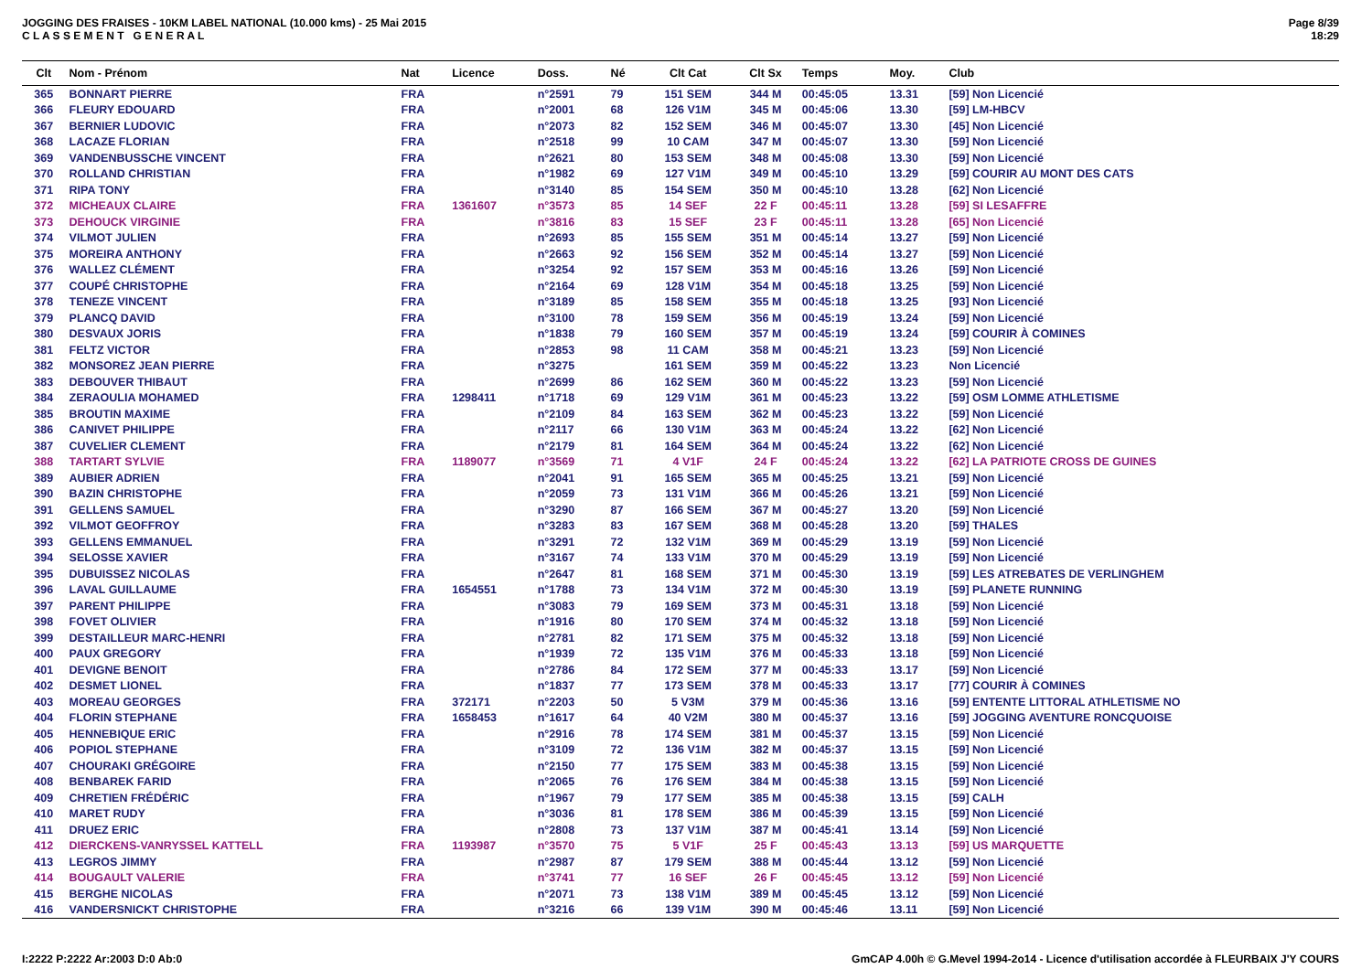JOGGING DES FRAISES - 10KM LABEL NATIONAL (10.000 kms) - 25 Mai 2015
C L A S S E M E N T G E N E R A L
Page 8/39
18:29
| Clt | Nom - Prénom | Nat | Licence | Doss. | Né | Clt Cat | Clt Sx | Temps | Moy. | Club |
| --- | --- | --- | --- | --- | --- | --- | --- | --- | --- | --- |
| 365 | BONNART PIERRE | FRA | | n°2591 | 79 | 151 SEM | 344 M | 00:45:05 | 13.31 | [59] Non Licencié |
| 366 | FLEURY EDOUARD | FRA | | n°2001 | 68 | 126 V1M | 345 M | 00:45:06 | 13.30 | [59] LM-HBCV |
| 367 | BERNIER LUDOVIC | FRA | | n°2073 | 82 | 152 SEM | 346 M | 00:45:07 | 13.30 | [45] Non Licencié |
| 368 | LACAZE FLORIAN | FRA | | n°2518 | 99 | 10 CAM | 347 M | 00:45:07 | 13.30 | [59] Non Licencié |
| 369 | VANDENBUSSCHE VINCENT | FRA | | n°2621 | 80 | 153 SEM | 348 M | 00:45:08 | 13.30 | [59] Non Licencié |
| 370 | ROLLAND CHRISTIAN | FRA | | n°1982 | 69 | 127 V1M | 349 M | 00:45:10 | 13.29 | [59] COURIR AU MONT DES CATS |
| 371 | RIPA TONY | FRA | | n°3140 | 85 | 154 SEM | 350 M | 00:45:10 | 13.28 | [62] Non Licencié |
| 372 | MICHEAUX CLAIRE | FRA | 1361607 | n°3573 | 85 | 14 SEF | 22 F | 00:45:11 | 13.28 | [59] SI LESAFFRE |
| 373 | DEHOUCK VIRGINIE | FRA | | n°3816 | 83 | 15 SEF | 23 F | 00:45:11 | 13.28 | [65] Non Licencié |
| 374 | VILMOT JULIEN | FRA | | n°2693 | 85 | 155 SEM | 351 M | 00:45:14 | 13.27 | [59] Non Licencié |
| 375 | MOREIRA ANTHONY | FRA | | n°2663 | 92 | 156 SEM | 352 M | 00:45:14 | 13.27 | [59] Non Licencié |
| 376 | WALLEZ CLÉMENT | FRA | | n°3254 | 92 | 157 SEM | 353 M | 00:45:16 | 13.26 | [59] Non Licencié |
| 377 | COUPÉ CHRISTOPHE | FRA | | n°2164 | 69 | 128 V1M | 354 M | 00:45:18 | 13.25 | [59] Non Licencié |
| 378 | TENEZE VINCENT | FRA | | n°3189 | 85 | 158 SEM | 355 M | 00:45:18 | 13.25 | [93] Non Licencié |
| 379 | PLANCQ DAVID | FRA | | n°3100 | 78 | 159 SEM | 356 M | 00:45:19 | 13.24 | [59] Non Licencié |
| 380 | DESVAUX JORIS | FRA | | n°1838 | 79 | 160 SEM | 357 M | 00:45:19 | 13.24 | [59] COURIR À COMINES |
| 381 | FELTZ VICTOR | FRA | | n°2853 | 98 | 11 CAM | 358 M | 00:45:21 | 13.23 | [59] Non Licencié |
| 382 | MONSOREZ JEAN PIERRE | FRA | | n°3275 | | 161 SEM | 359 M | 00:45:22 | 13.23 | Non Licencié |
| 383 | DEBOUVER THIBAUT | FRA | | n°2699 | 86 | 162 SEM | 360 M | 00:45:22 | 13.23 | [59] Non Licencié |
| 384 | ZERAOULIA MOHAMED | FRA | 1298411 | n°1718 | 69 | 129 V1M | 361 M | 00:45:23 | 13.22 | [59] OSM LOMME ATHLETISME |
| 385 | BROUTIN MAXIME | FRA | | n°2109 | 84 | 163 SEM | 362 M | 00:45:23 | 13.22 | [59] Non Licencié |
| 386 | CANIVET PHILIPPE | FRA | | n°2117 | 66 | 130 V1M | 363 M | 00:45:24 | 13.22 | [62] Non Licencié |
| 387 | CUVELIER CLEMENT | FRA | | n°2179 | 81 | 164 SEM | 364 M | 00:45:24 | 13.22 | [62] Non Licencié |
| 388 | TARTART SYLVIE | FRA | 1189077 | n°3569 | 71 | 4 V1F | 24 F | 00:45:24 | 13.22 | [62] LA PATRIOTE CROSS DE GUINES |
| 389 | AUBIER ADRIEN | FRA | | n°2041 | 91 | 165 SEM | 365 M | 00:45:25 | 13.21 | [59] Non Licencié |
| 390 | BAZIN CHRISTOPHE | FRA | | n°2059 | 73 | 131 V1M | 366 M | 00:45:26 | 13.21 | [59] Non Licencié |
| 391 | GELLENS SAMUEL | FRA | | n°3290 | 87 | 166 SEM | 367 M | 00:45:27 | 13.20 | [59] Non Licencié |
| 392 | VILMOT GEOFFROY | FRA | | n°3283 | 83 | 167 SEM | 368 M | 00:45:28 | 13.20 | [59] THALES |
| 393 | GELLENS EMMANUEL | FRA | | n°3291 | 72 | 132 V1M | 369 M | 00:45:29 | 13.19 | [59] Non Licencié |
| 394 | SELOSSE XAVIER | FRA | | n°3167 | 74 | 133 V1M | 370 M | 00:45:29 | 13.19 | [59] Non Licencié |
| 395 | DUBUISSEZ NICOLAS | FRA | | n°2647 | 81 | 168 SEM | 371 M | 00:45:30 | 13.19 | [59] LES ATREBATES DE VERLINGHEM |
| 396 | LAVAL GUILLAUME | FRA | 1654551 | n°1788 | 73 | 134 V1M | 372 M | 00:45:30 | 13.19 | [59] PLANETE RUNNING |
| 397 | PARENT PHILIPPE | FRA | | n°3083 | 79 | 169 SEM | 373 M | 00:45:31 | 13.18 | [59] Non Licencié |
| 398 | FOVET OLIVIER | FRA | | n°1916 | 80 | 170 SEM | 374 M | 00:45:32 | 13.18 | [59] Non Licencié |
| 399 | DESTAILLEUR MARC-HENRI | FRA | | n°2781 | 82 | 171 SEM | 375 M | 00:45:32 | 13.18 | [59] Non Licencié |
| 400 | PAUX GREGORY | FRA | | n°1939 | 72 | 135 V1M | 376 M | 00:45:33 | 13.18 | [59] Non Licencié |
| 401 | DEVIGNE BENOIT | FRA | | n°2786 | 84 | 172 SEM | 377 M | 00:45:33 | 13.17 | [59] Non Licencié |
| 402 | DESMET LIONEL | FRA | | n°1837 | 77 | 173 SEM | 378 M | 00:45:33 | 13.17 | [77] COURIR À COMINES |
| 403 | MOREAU GEORGES | FRA | 372171 | n°2203 | 50 | 5 V3M | 379 M | 00:45:36 | 13.16 | [59] ENTENTE LITTORAL ATHLETISME NO |
| 404 | FLORIN STEPHANE | FRA | 1658453 | n°1617 | 64 | 40 V2M | 380 M | 00:45:37 | 13.16 | [59] JOGGING AVENTURE RONCQUOISE |
| 405 | HENNEBIQUE ERIC | FRA | | n°2916 | 78 | 174 SEM | 381 M | 00:45:37 | 13.15 | [59] Non Licencié |
| 406 | POPIOL STEPHANE | FRA | | n°3109 | 72 | 136 V1M | 382 M | 00:45:37 | 13.15 | [59] Non Licencié |
| 407 | CHOURAKI GRÉGOIRE | FRA | | n°2150 | 77 | 175 SEM | 383 M | 00:45:38 | 13.15 | [59] Non Licencié |
| 408 | BENBAREK FARID | FRA | | n°2065 | 76 | 176 SEM | 384 M | 00:45:38 | 13.15 | [59] Non Licencié |
| 409 | CHRETIEN FRÉDÉRIC | FRA | | n°1967 | 79 | 177 SEM | 385 M | 00:45:38 | 13.15 | [59] CALH |
| 410 | MARET RUDY | FRA | | n°3036 | 81 | 178 SEM | 386 M | 00:45:39 | 13.15 | [59] Non Licencié |
| 411 | DRUEZ ERIC | FRA | | n°2808 | 73 | 137 V1M | 387 M | 00:45:41 | 13.14 | [59] Non Licencié |
| 412 | DIERCKENS-VANRYSSEL KATTELL | FRA | 1193987 | n°3570 | 75 | 5 V1F | 25 F | 00:45:43 | 13.13 | [59] US MARQUETTE |
| 413 | LEGROS JIMMY | FRA | | n°2987 | 87 | 179 SEM | 388 M | 00:45:44 | 13.12 | [59] Non Licencié |
| 414 | BOUGAULT VALERIE | FRA | | n°3741 | 77 | 16 SEF | 26 F | 00:45:45 | 13.12 | [59] Non Licencié |
| 415 | BERGHE NICOLAS | FRA | | n°2071 | 73 | 138 V1M | 389 M | 00:45:45 | 13.12 | [59] Non Licencié |
| 416 | VANDERSNICKT CHRISTOPHE | FRA | | n°3216 | 66 | 139 V1M | 390 M | 00:45:46 | 13.11 | [59] Non Licencié |
I:2222 P:2222 Ar:2003 D:0 Ab:0 GmCAP 4.00h © G.Mevel 1994-2o14 - Licence d'utilisation accordée à FLEURBAIX J'Y COURS